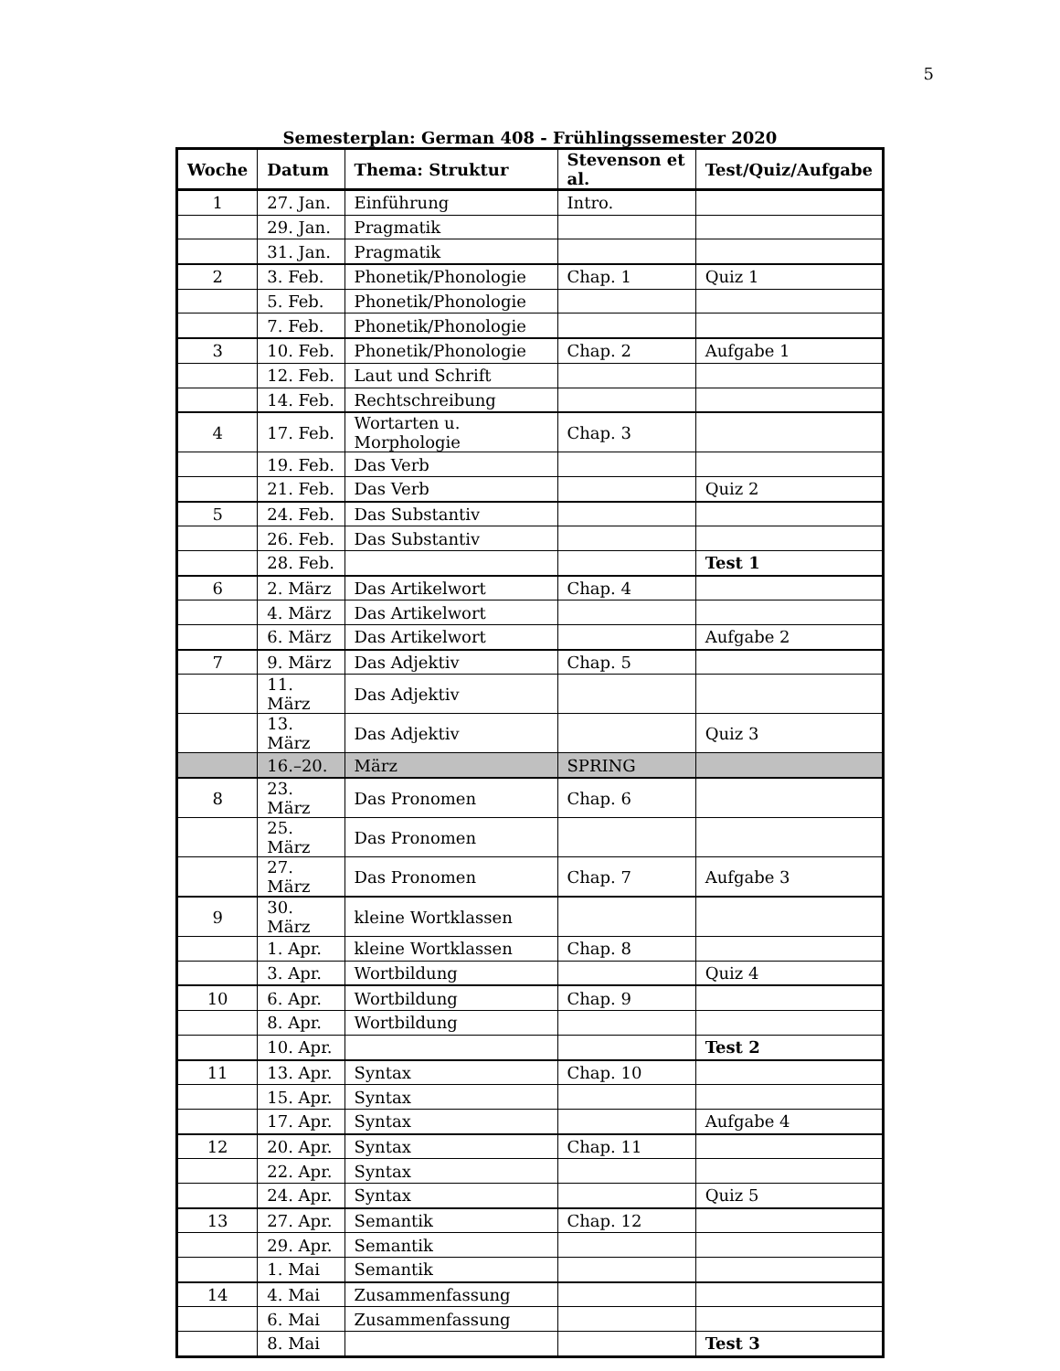5
Semesterplan: German 408 - Frühlingssemester 2020
| Woche | Datum | Thema: Struktur | Stevenson et al. | Test/Quiz/Aufgabe |
| --- | --- | --- | --- | --- |
| 1 | 27. Jan. | Einführung | Intro. | |
| | 29. Jan. | Pragmatik | | |
| | 31. Jan. | Pragmatik | | |
| 2 | 3. Feb. | Phonetik/Phonologie | Chap. 1 | Quiz 1 |
| | 5. Feb. | Phonetik/Phonologie | | |
| | 7. Feb. | Phonetik/Phonologie | | |
| 3 | 10. Feb. | Phonetik/Phonologie | Chap. 2 | Aufgabe 1 |
| | 12. Feb. | Laut und Schrift | | |
| | 14. Feb. | Rechtschreibung | | |
| 4 | 17. Feb. | Wortarten u. Morphologie | Chap. 3 | |
| | 19. Feb. | Das Verb | | |
| | 21. Feb. | Das Verb | | Quiz 2 |
| 5 | 24. Feb. | Das Substantiv | | |
| | 26. Feb. | Das Substantiv | | |
| | 28. Feb. | | | Test 1 |
| 6 | 2. März | Das Artikelwort | Chap. 4 | |
| | 4. März | Das Artikelwort | | |
| | 6. März | Das Artikelwort | | Aufgabe 2 |
| 7 | 9. März | Das Adjektiv | Chap. 5 | |
| | 11. März | Das Adjektiv | | |
| | 13. März | Das Adjektiv | | Quiz 3 |
| | 16.–20. | März | SPRING | |
| 8 | 23. März | Das Pronomen | Chap. 6 | |
| | 25. März | Das Pronomen | | |
| | 27. März | Das Pronomen | Chap. 7 | Aufgabe 3 |
| 9 | 30. März | kleine Wortklassen | | |
| | 1. Apr. | kleine Wortklassen | Chap. 8 | |
| | 3. Apr. | Wortbildung | | Quiz 4 |
| 10 | 6. Apr. | Wortbildung | Chap. 9 | |
| | 8. Apr. | Wortbildung | | |
| | 10. Apr. | | | Test 2 |
| 11 | 13. Apr. | Syntax | Chap. 10 | |
| | 15. Apr. | Syntax | | |
| | 17. Apr. | Syntax | | Aufgabe 4 |
| 12 | 20. Apr. | Syntax | Chap. 11 | |
| | 22. Apr. | Syntax | | |
| | 24. Apr. | Syntax | | Quiz 5 |
| 13 | 27. Apr. | Semantik | Chap. 12 | |
| | 29. Apr. | Semantik | | |
| | 1. Mai | Semantik | | |
| 14 | 4. Mai | Zusammenfassung | | |
| | 6. Mai | Zusammenfassung | | |
| | 8. Mai | | | Test 3 |